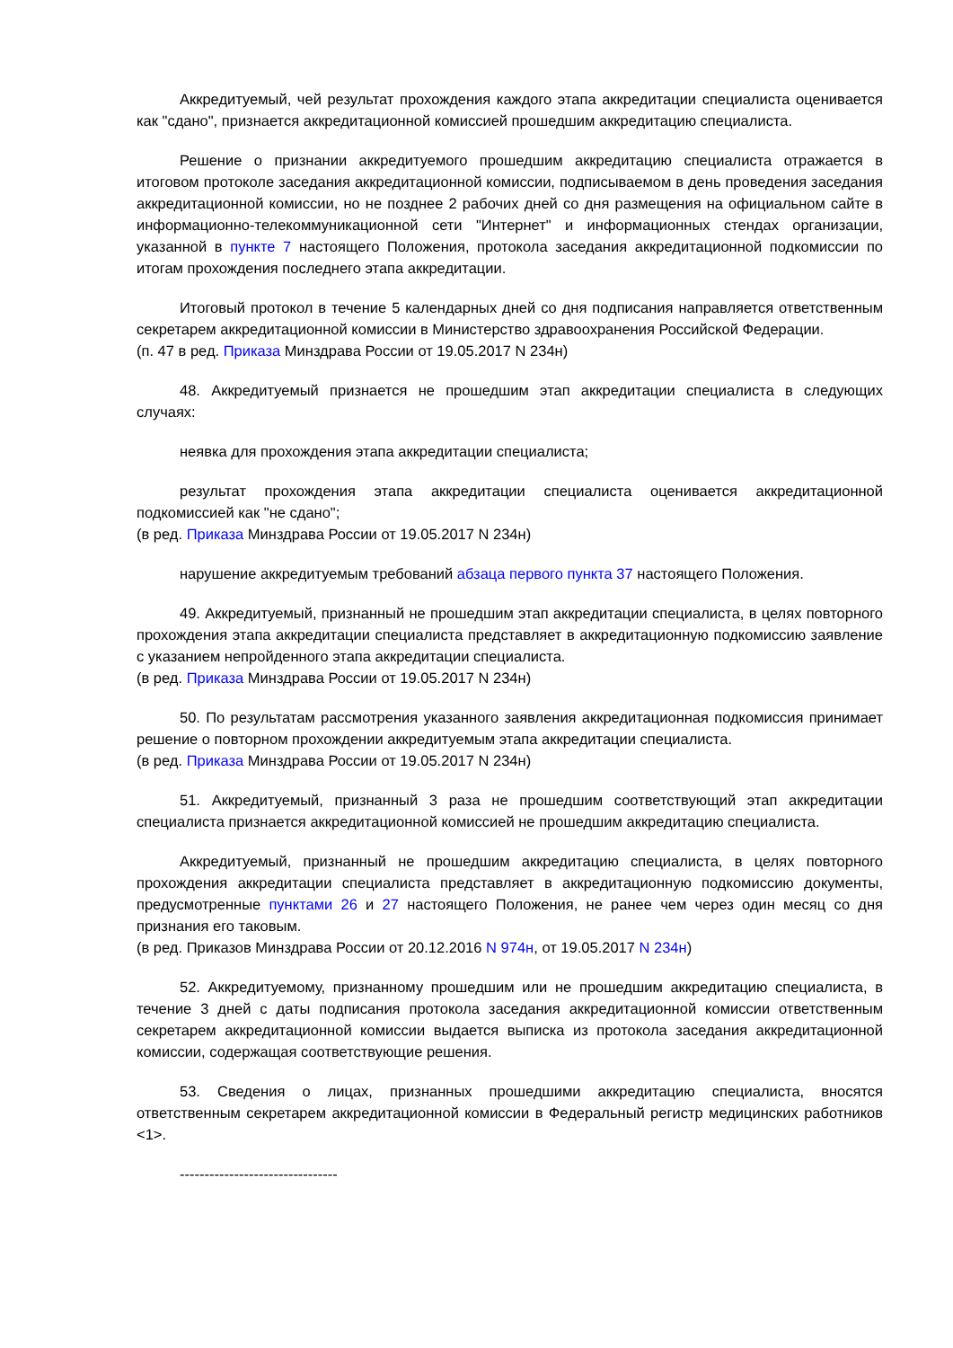Аккредитуемый, чей результат прохождения каждого этапа аккредитации специалиста оценивается как "сдано", признается аккредитационной комиссией прошедшим аккредитацию специалиста.
Решение о признании аккредитуемого прошедшим аккредитацию специалиста отражается в итоговом протоколе заседания аккредитационной комиссии, подписываемом в день проведения заседания аккредитационной комиссии, но не позднее 2 рабочих дней со дня размещения на официальном сайте в информационно-телекоммуникационной сети "Интернет" и информационных стендах организации, указанной в пункте 7 настоящего Положения, протокола заседания аккредитационной подкомиссии по итогам прохождения последнего этапа аккредитации.
Итоговый протокол в течение 5 календарных дней со дня подписания направляется ответственным секретарем аккредитационной комиссии в Министерство здравоохранения Российской Федерации.
(п. 47 в ред. Приказа Минздрава России от 19.05.2017 N 234н)
48. Аккредитуемый признается не прошедшим этап аккредитации специалиста в следующих случаях:
неявка для прохождения этапа аккредитации специалиста;
результат прохождения этапа аккредитации специалиста оценивается аккредитационной подкомиссией как "не сдано";
(в ред. Приказа Минздрава России от 19.05.2017 N 234н)
нарушение аккредитуемым требований абзаца первого пункта 37 настоящего Положения.
49. Аккредитуемый, признанный не прошедшим этап аккредитации специалиста, в целях повторного прохождения этапа аккредитации специалиста представляет в аккредитационную подкомиссию заявление с указанием непройденного этапа аккредитации специалиста.
(в ред. Приказа Минздрава России от 19.05.2017 N 234н)
50. По результатам рассмотрения указанного заявления аккредитационная подкомиссия принимает решение о повторном прохождении аккредитуемым этапа аккредитации специалиста.
(в ред. Приказа Минздрава России от 19.05.2017 N 234н)
51. Аккредитуемый, признанный 3 раза не прошедшим соответствующий этап аккредитации специалиста признается аккредитационной комиссией не прошедшим аккредитацию специалиста.
Аккредитуемый, признанный не прошедшим аккредитацию специалиста, в целях повторного прохождения аккредитации специалиста представляет в аккредитационную подкомиссию документы, предусмотренные пунктами 26 и 27 настоящего Положения, не ранее чем через один месяц со дня признания его таковым.
(в ред. Приказов Минздрава России от 20.12.2016 N 974н, от 19.05.2017 N 234н)
52. Аккредитуемому, признанному прошедшим или не прошедшим аккредитацию специалиста, в течение 3 дней с даты подписания протокола заседания аккредитационной комиссии ответственным секретарем аккредитационной комиссии выдается выписка из протокола заседания аккредитационной комиссии, содержащая соответствующие решения.
53. Сведения о лицах, признанных прошедшими аккредитацию специалиста, вносятся ответственным секретарем аккредитационной комиссии в Федеральный регистр медицинских работников <1>.
--------------------------------